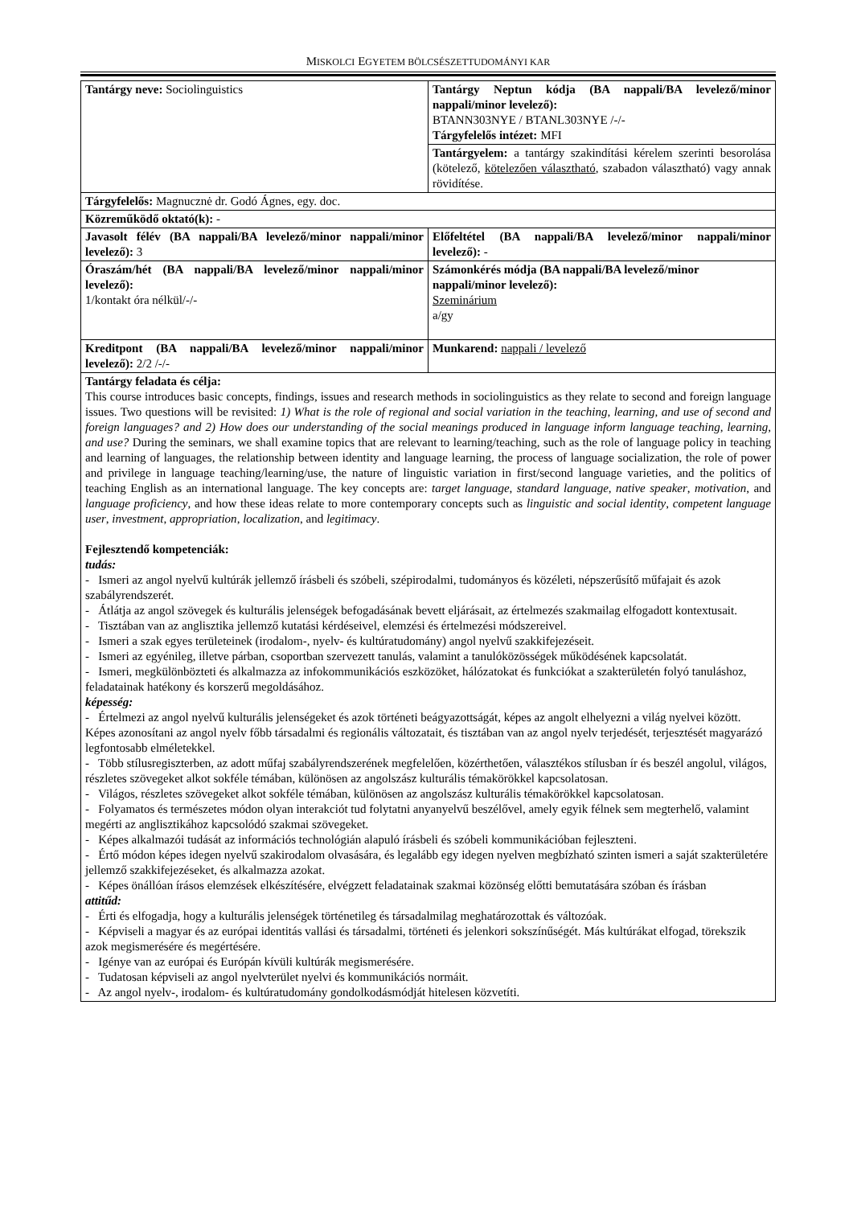MISKOLCI EGYETEM BÖLCSÉSZETTUDOMÁNYI KAR
| Tantárgy neve: Sociolinguistics | Tantárgy Neptun kódja (BA nappali/BA levelező/minor nappali/minor levelező): BTANN303NYE / BTANL303NYE /-/- Tárgyfelelős intézet: MFI |
| | Tantárgyelem: a tantárgy szakindítási kérelem szerinti besorolása (kötelező, kötelezően választható , szabadon választható) vagy annak rövidítése. |
| Tárgyfelelős: Magnucznė dr. Godó Ágnes, egy. doc. | |
| Közreműködő oktató(k): - | |
| Javasolt félév (BA nappali/BA levelező/minor nappali/minor levelező): 3 | Előfeltétel (BA nappali/BA levelező/minor nappali/minor levelező): - |
| Óraszám/hét (BA nappali/BA levelező/minor nappali/minor levelező): 1/kontakt óra nélkül/-/- | Számonkérés módja (BA nappali/BA levelező/minor nappali/minor levelező): Szeminárium a/gy |
| Kreditpont (BA nappali/BA levelező/minor nappali/minor levelező): 2/2 /-/- | Munkarend: nappali / levelező |
| Tantárgy feladata és célja: This course introduces basic concepts, findings, issues and research methods in sociolinguistics as they relate to second and foreign language issues. Two questions will be revisited: 1) What is the role of regional and social variation in the teaching, learning, and use of second and foreign languages? and 2) How does our understanding of the social meanings produced in language inform language teaching, learning, and use? During the seminars, we shall examine topics that are relevant to learning/teaching, such as the role of language policy in teaching and learning of languages, the relationship between identity and language learning, the process of language socialization, the role of power and privilege in language teaching/learning/use, the nature of linguistic variation in first/second language varieties, and the politics of teaching English as an international language. The key concepts are: target language , standard language , native speaker , motivation , and language proficiency , and how these ideas relate to more contemporary concepts such as linguistic and social identity , competent language user , investment , appropriation , localization , and legitimacy . Fejlesztendő kompetenciák: tudás: - Ismeri az angol nyelvű kultúrák jellemző írásbeli és szóbeli, szépirodalmi, tudományos és közéleti, népszerűsítő műfajait és azok szabályrendszerét. - Átlátja az angol szövegek és kulturális jelenségek befogadásának bevett eljárásait, az értelmezés szakmailag elfogadott kontextusait. - Tisztában van az anglisztika jellemző kutatási kérdéseivel, elemzési és értelmezési módszereivel. - Ismeri a szak egyes területeinek (irodalom-, nyelv- és kultúratudomány) angol nyelvű szakkifejezéseit. - Ismeri az egyénileg, illetve párban, csoportban szervezett tanulás, valamint a tanulóközösségek működésének kapcsolatát. - Ismeri, megkülönbözteti és alkalmazza az infokommunikációs eszközöket, hálózatokat és funkciókat a szakterületén folyó tanuláshoz, feladatainak hatékony és korszerű megoldásához. képesség: - Értelmezi az angol nyelvű kulturális jelenségeket és azok történeti beágyazottságát, képes az angolt elhelyezni a világ nyelvei között. Képes azonosítani az angol nyelv főbb társadalmi és regionális változatait, és tisztában van az angol nyelv terjedését, terjesztését magyarázó legfontosabb elméletekkel. - Több stílusregiszterben, az adott műfaj szabályrendszerének megfelelően, közérthetően, választékos stílusban ír és beszél angolul, világos, részletes szövegeket alkot sokféle témában, különösen az angolszász kulturális témakörökkel kapcsolatosan. - Világos, részletes szövegeket alkot sokféle témában, különösen az angolszász kulturális témakörökkel kapcsolatosan. - Folyamatos és természetes módon olyan interakciót tud folytatni anyanyelvű beszélővel, amely egyik félnek sem megterhelő, valamint megérti az anglisztikához kapcsolódó szakmai szövegeket. - Képes alkalmazói tudását az információs technológián alapuló írásbeli és szóbeli kommunikációban fejleszteni. - Értő módon képes idegen nyelvű szakirodalom olvasására, és legalább egy idegen nyelven megbízható szinten ismeri a saját szakterületére jellemző szakkifejezéseket, és alkalmazza azokat. - Képes önállóan írásos elemzések elkészítésére, elvégzett feladatainak szakmai közönség előtti bemutatására szóban és írásban attitűd: - Érti és elfogadja, hogy a kulturális jelenségek történetileg és társadalmilag meghatározottak és változóak. - Képviseli a magyar és az európai identitás vallási és társadalmi, történeti és jelenkori sokszínűségét. Más kultúrákat elfogad, törekszik azok megismerésére és megértésére. - Igénye van az európai és Európán kívüli kultúrák megismerésére. - Tudatosan képviseli az angol nyelvterület nyelvi és kommunikációs normáit. - Az angol nyelv-, irodalom- és kultúratudomány gondolkodásmódját hitelesen közvetíti. | |